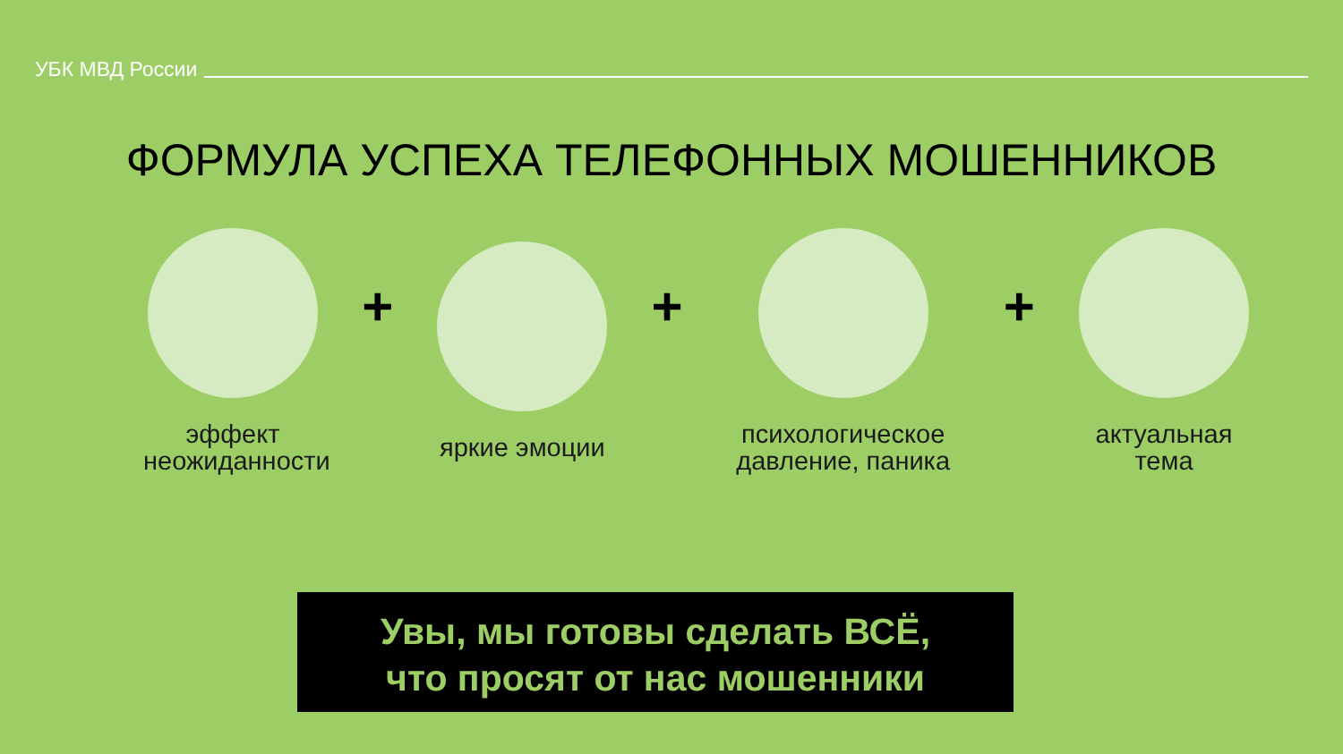УБК МВД России
ФОРМУЛА УСПЕХА ТЕЛЕФОННЫХ МОШЕННИКОВ
эффект неожиданности
+
яркие эмоции
+
психологическое давление, паника
+
актуальная тема
Увы, мы готовы сделать ВСЁ,
что просят от нас мошенники